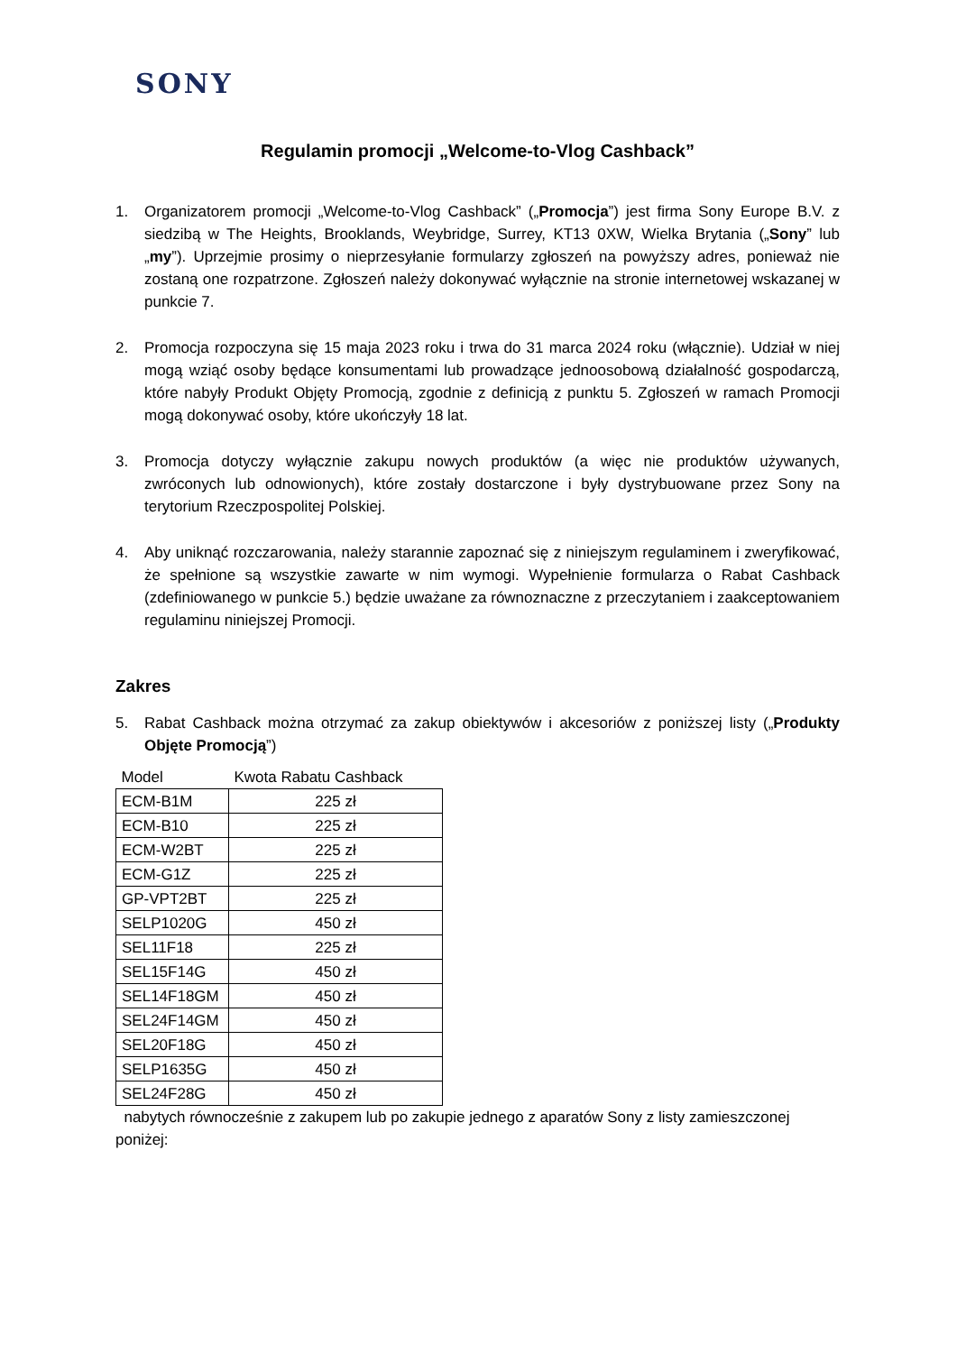SONY
Regulamin promocji „Welcome-to-Vlog Cashback”
1. Organizatorem promocji „Welcome-to-Vlog Cashback” („Promocja”) jest firma Sony Europe B.V. z siedzibą w The Heights, Brooklands, Weybridge, Surrey, KT13 0XW, Wielka Brytania („Sony” lub „my”). Uprzejmie prosimy o nieprzesyłanie formularzy zgłoszeń na powyższy adres, ponieważ nie zostaną one rozpatrzone. Zgłoszeń należy dokonywać wyłącznie na stronie internetowej wskazanej w punkcie 7.
2. Promocja rozpoczyna się 15 maja 2023 roku i trwa do 31 marca 2024 roku (włącznie). Udział w niej mogą wziąć osoby będące konsumentami lub prowadzące jednoosobową działalność gospodarczą, które nabyły Produkt Objęty Promocją, zgodnie z definicją z punktu 5. Zgłoszeń w ramach Promocji mogą dokonywać osoby, które ukończyły 18 lat.
3. Promocja dotyczy wyłącznie zakupu nowych produktów (a więc nie produktów używanych, zwróconych lub odnowionych), które zostały dostarczone i były dystrybuowane przez Sony na terytorium Rzeczpospolitej Polskiej.
4. Aby uniknąć rozczarowania, należy starannie zapoznać się z niniejszym regulaminem i zweryfikować, że spełnione są wszystkie zawarte w nim wymogi. Wypełnienie formularza o Rabat Cashback (zdefiniowanego w punkcie 5.) będzie uważane za równoznaczne z przeczytaniem i zaakceptowaniem regulaminu niniejszej Promocji.
Zakres
5. Rabat Cashback można otrzymać za zakup obiektywów i akcesoriów z poniższej listy („Produkty Objęte Promocją”)
| Model | Kwota Rabatu Cashback |
| --- | --- |
| ECM-B1M | 225 zł |
| ECM-B10 | 225 zł |
| ECM-W2BT | 225 zł |
| ECM-G1Z | 225 zł |
| GP-VPT2BT | 225 zł |
| SELP1020G | 450 zł |
| SEL11F18 | 225 zł |
| SEL15F14G | 450 zł |
| SEL14F18GM | 450 zł |
| SEL24F14GM | 450 zł |
| SEL20F18G | 450 zł |
| SELP1635G | 450 zł |
| SEL24F28G | 450 zł |
nabytych równocześnie z zakupem lub po zakupie jednego z aparatów Sony z listy zamieszczonej poniżej: